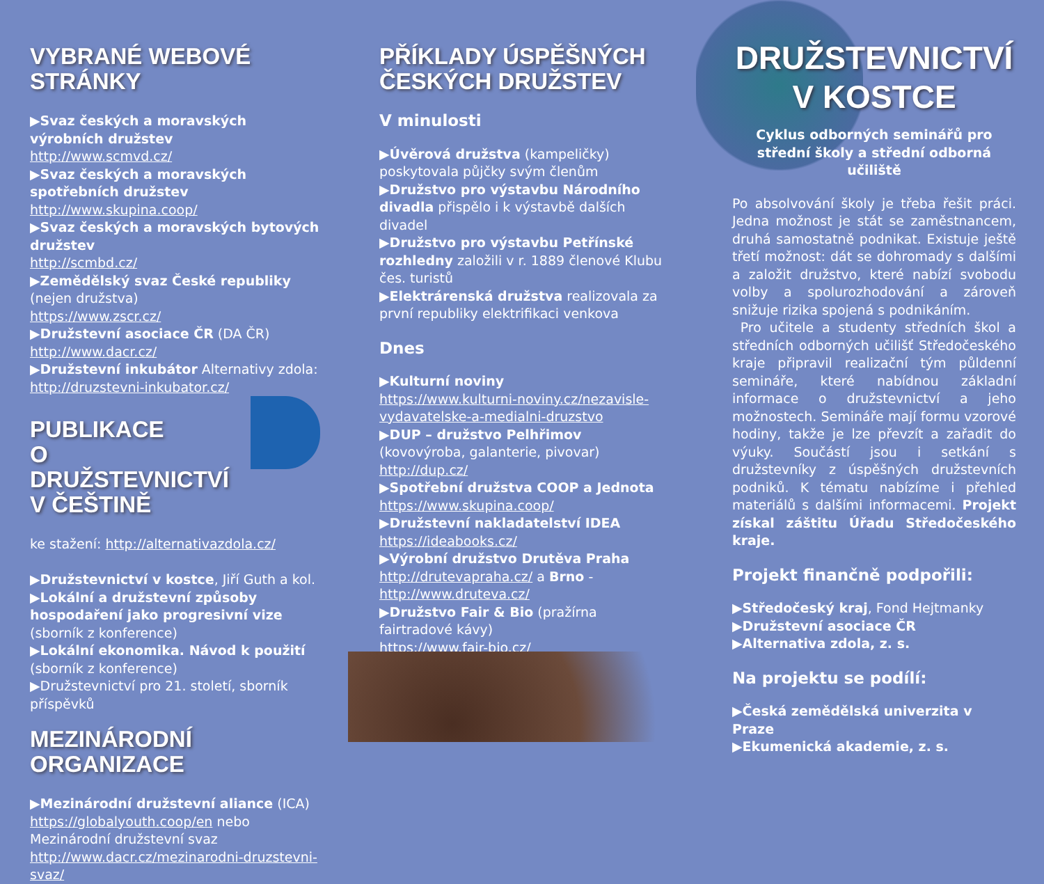VYBRANÉ WEBOVÉ STRÁNKY
▶Svaz českých a moravských výrobních družstev
http://www.scmvd.cz/
▶Svaz českých a moravských spotřebních družstev
http://www.skupina.coop/
▶Svaz českých a moravských bytových družstev
http://scmbd.cz/
▶Zemědělský svaz České republiky (nejen družstva)
https://www.zscr.cz/
▶Družstevní asociace ČR (DA ČR)
http://www.dacr.cz/
▶Družstevní inkubátor Alternativy zdola: http://druzstevni-inkubator.cz/
PUBLIKACE
O DRUŽSTEVNICTVÍ
V ČEŠTINĚ
ke stažení: http://alternativazdola.cz/
▶Družstevnictví v kostce, Jiří Guth a kol.
▶Lokální a družstevní způsoby hospodaření jako progresivní vize (sborník z konference)
▶Lokální ekonomika. Návod k použití (sborník z konference)
▶Družstevnictví pro 21. století, sborník příspěvků
MEZINÁRODNÍ ORGANIZACE
▶Mezinárodní družstevní aliance (ICA) https://globalyouth.coop/en nebo Mezinárodní družstevní svaz
http://www.dacr.cz/mezinarodni-druzstevni-svaz/
PŘÍKLADY ÚSPĚŠNÝCH ČESKÝCH DRUŽSTEV
V minulosti
▶Úvěrová družstva (kampeličky) poskytovala půjčky svým členům
▶Družstvo pro výstavbu Národního divadla přispělo i k výstavbě dalších divadel
▶Družstvo pro výstavbu Petřínské rozhledny založili v r. 1889 členové Klubu čes. turistů
▶Elektrárenská družstva realizovala za první republiky elektrifikaci venkova
Dnes
▶Kulturní noviny
https://www.kulturni-noviny.cz/nezavisle-vydavatelske-a-medialni-druzstvo
▶DUP – družstvo Pelhřimov (kovovýroba, galanterie, pivovar)
http://dup.cz/
▶Spotřební družstva COOP a Jednota
https://www.skupina.coop/
▶Družstevní nakladatelství IDEA
https://ideabooks.cz/
▶Výrobní družstvo Drutěva Praha
http://drutevapraha.cz/ a Brno - http://www.druteva.cz/
▶Družstvo Fair & Bio (pražírna fairtradové kávy)
https://www.fair-bio.cz/
DRUŽSTEVNICTVÍ
V KOSTCE
Cyklus odborných seminářů pro střední školy a střední odborná učiliště
Po absolvování školy je třeba řešit práci. Jedna možnost je stát se zaměstnancem, druhá samostatně podnikat. Existuje ještě třetí možnost: dát se dohromady s dalšími a založit družstvo, které nabízí svobodu volby a spolurozhodování a zároveň snižuje rizika spojená s podnikáním.
Pro učitele a studenty středních škol a středních odborných učilišť Středočeského kraje připravil realizační tým půldenní semináře, které nabídnou základní informace o družstevnictví a jeho možnostech. Semináře mají formu vzorové hodiny, takže je lze převzít a zařadit do výuky. Součástí jsou i setkání s družstevníky z úspěšných družstevních podniků. K tématu nabízíme i přehled materiálů s dalšími informacemi. Projekt získal záštitu Úřadu Středočeského kraje.
Projekt finančně podpořili:
▶Středočeský kraj, Fond Hejtmanky
▶Družstevní asociace ČR
▶Alternativa zdola, z. s.
Na projektu se podílí:
▶Česká zemědělská univerzita v Praze
▶Ekumenická akademie, z. s.